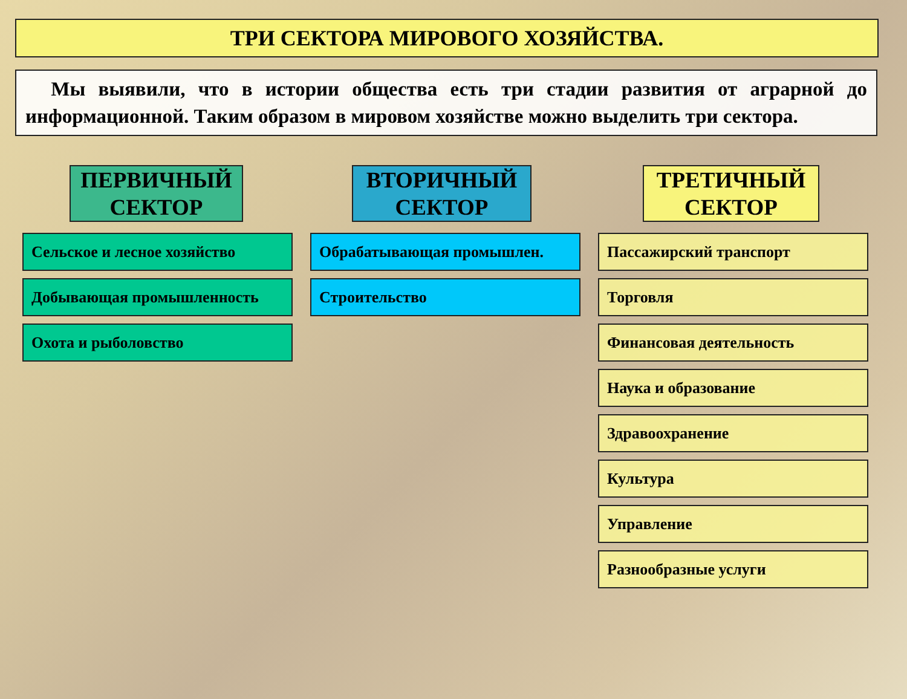ТРИ СЕКТОРА МИРОВОГО ХОЗЯЙСТВА.
Мы выявили, что в истории общества есть три стадии развития от аграрной до информационной. Таким образом в мировом хозяйстве можно выделить три сектора.
ПЕРВИЧНЫЙ
СЕКТОР
ВТОРИЧНЫЙ
СЕКТОР
ТРЕТИЧНЫЙ
СЕКТОР
Сельское и лесное хозяйство
Добывающая промышленность
Охота и рыболовство
Обрабатывающая промышлен.
Строительство
Пассажирский транспорт
Торговля
Финансовая деятельность
Наука и образование
Здравоохранение
Культура
Управление
Разнообразные услуги